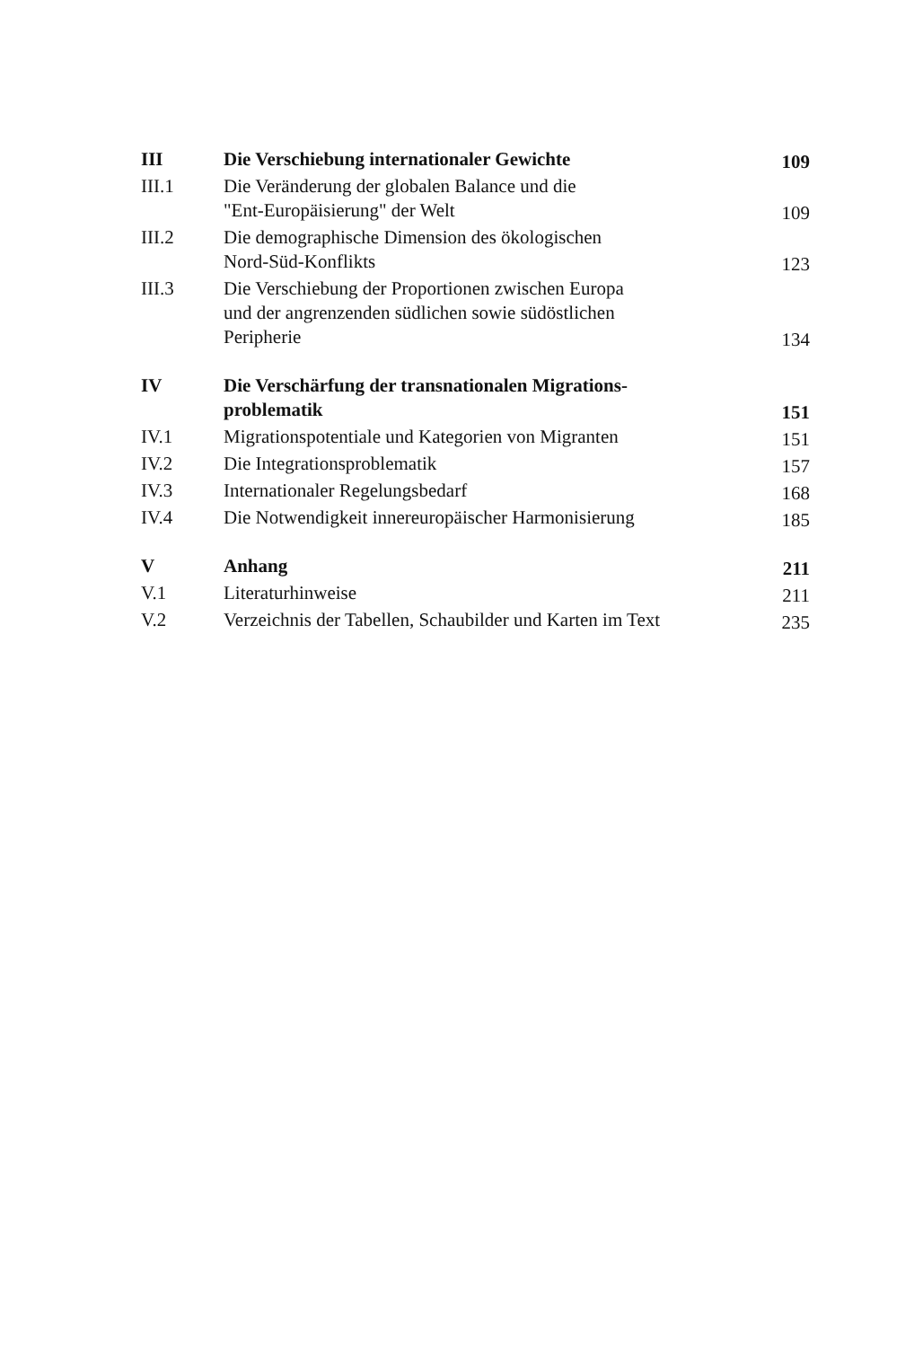| III | Die Verschiebung internationaler Gewichte | 109 |
| III.1 | Die Veränderung der globalen Balance und die "Ent-Europäisierung" der Welt | 109 |
| III.2 | Die demographische Dimension des ökologischen Nord-Süd-Konflikts | 123 |
| III.3 | Die Verschiebung der Proportionen zwischen Europa und der angrenzenden südlichen sowie südöstlichen Peripherie | 134 |
| IV | Die Verschärfung der transnationalen Migrations- problematik | 151 |
| IV.1 | Migrationspotentiale und Kategorien von Migranten | 151 |
| IV.2 | Die Integrationsproblematik | 157 |
| IV.3 | Internationaler Regelungsbedarf | 168 |
| IV.4 | Die Notwendigkeit innereuropäischer Harmonisierung | 185 |
| V | Anhang | 211 |
| V.1 | Literaturhinweise | 211 |
| V.2 | Verzeichnis der Tabellen, Schaubilder und Karten im Text | 235 |